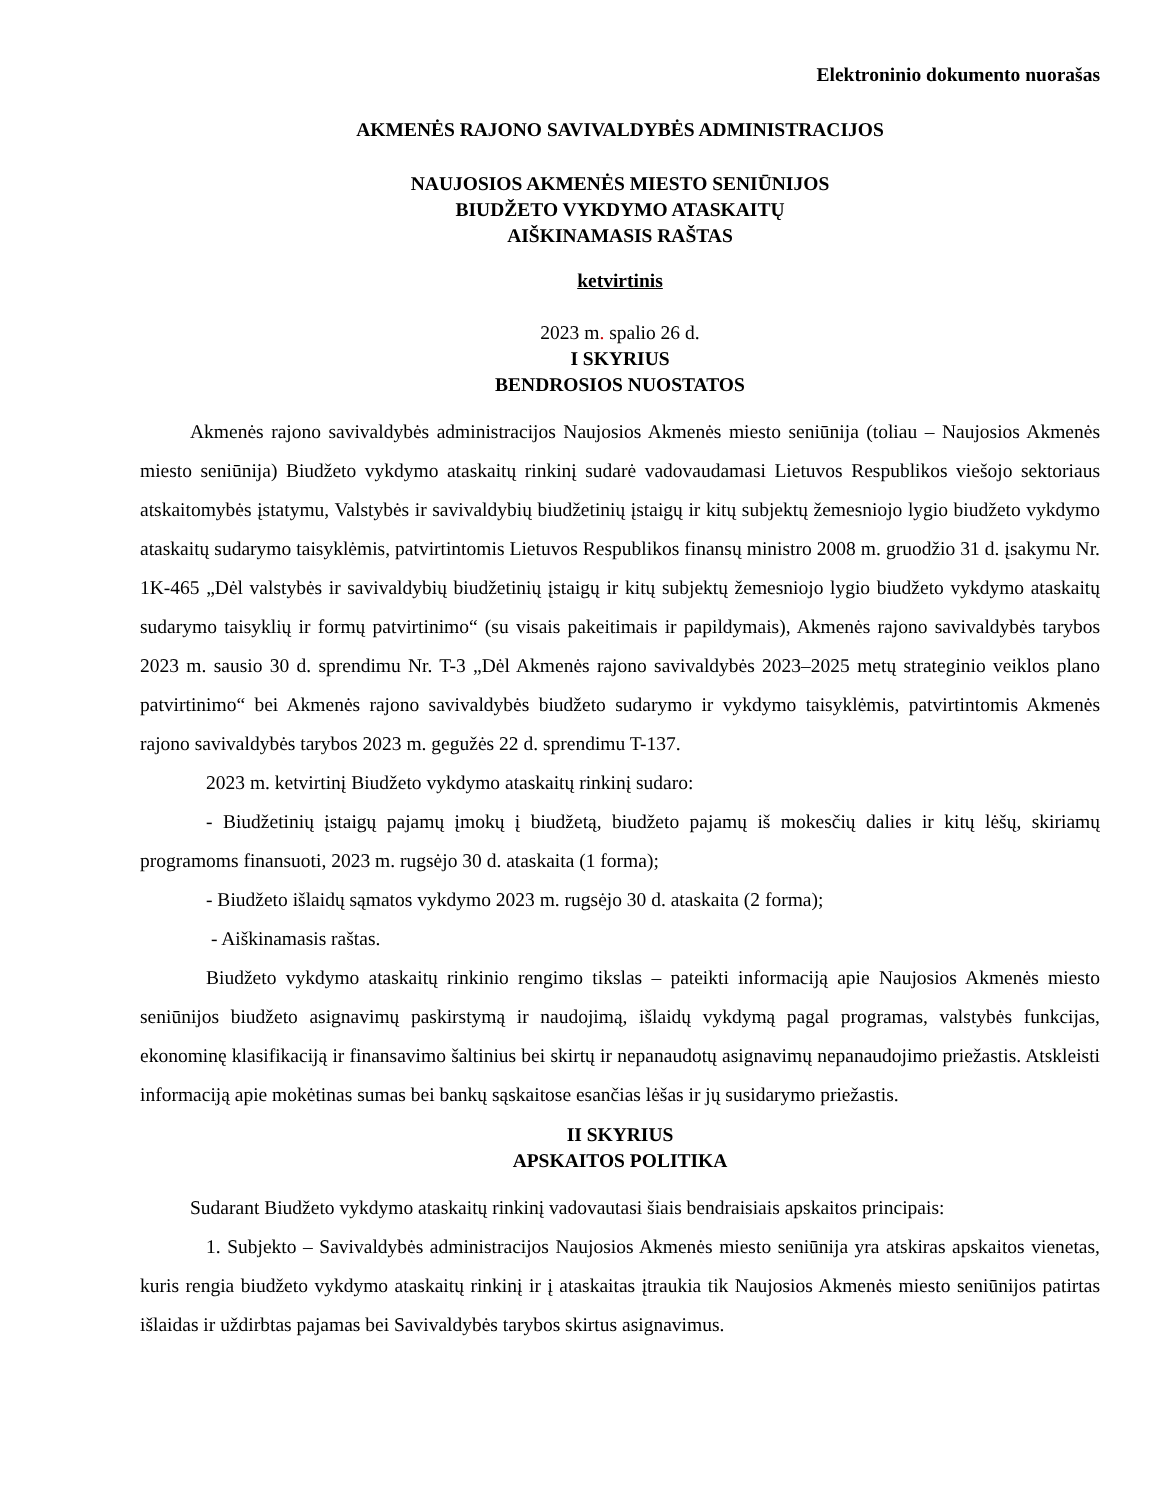Elektroninio dokumento nuorašas
AKMENĖS RAJONO SAVIVALDYBĖS ADMINISTRACIJOS
NAUJOSIOS AKMENĖS MIESTO SENIŪNIJOS
BIUDŽETO VYKDYMO ATASKAITŲ
AIŠKINAMASIS RAŠTAS
ketvirtinis
2023 m. spalio 26 d.
I SKYRIUS
BENDROSIOS NUOSTATOS
Akmenės rajono savivaldybės administracijos Naujosios Akmenės miesto seniūnija (toliau – Naujosios Akmenės miesto seniūnija) Biudžeto vykdymo ataskaitų rinkinį sudarė vadovaudamasi Lietuvos Respublikos viešojo sektoriaus atskaitomybės įstatymu, Valstybės ir savivaldybių biudžetinių įstaigų ir kitų subjektų žemesniojo lygio biudžeto vykdymo ataskaitų sudarymo taisyklėmis, patvirtintomis Lietuvos Respublikos finansų ministro 2008 m. gruodžio 31 d. įsakymu Nr. 1K-465 „Dėl valstybės ir savivaldybių biudžetinių įstaigų ir kitų subjektų žemesniojo lygio biudžeto vykdymo ataskaitų sudarymo taisyklių ir formų patvirtinimo“ (su visais pakeitimais ir papildymais), Akmenės rajono savivaldybės tarybos 2023 m. sausio 30 d. sprendimu Nr. T-3 „Dėl Akmenės rajono savivaldybės 2023–2025 metų strateginio veiklos plano patvirtinimo“ bei Akmenės rajono savivaldybės biudžeto sudarymo ir vykdymo taisyklėmis, patvirtintomis Akmenės rajono savivaldybės tarybos 2023 m. gegužės 22 d. sprendimu T-137.
2023 m. ketvirtinį Biudžeto vykdymo ataskaitų rinkinį sudaro:
- Biudžetinių įstaigų pajamų įmokų į biudžetą, biudžeto pajamų iš mokesčių dalies ir kitų lėšų, skiriamų programoms finansuoti, 2023 m. rugsėjo 30 d. ataskaita (1 forma);
- Biudžeto išlaidų sąmatos vykdymo 2023 m. rugsėjo 30 d. ataskaita (2 forma);
- Aiškinamasis raštas.
Biudžeto vykdymo ataskaitų rinkinio rengimo tikslas – pateikti informaciją apie Naujosios Akmenės miesto seniūnijos biudžeto asignavimų paskirstymą ir naudojimą, išlaidų vykdymą pagal programas, valstybės funkcijas, ekonominę klasifikaciją ir finansavimo šaltinius bei skirtų ir nepanaudotų asignavimų nepanaudojimo priežastis. Atskleisti informaciją apie mokėtinas sumas bei bankų sąskaitose esančias lėšas ir jų susidarymo priežastis.
II SKYRIUS
APSKAITOS POLITIKA
Sudarant Biudžeto vykdymo ataskaitų rinkinį vadovautasi šiais bendraisiais apskaitos principais:
1. Subjekto – Savivaldybės administracijos Naujosios Akmenės miesto seniūnija yra atskiras apskaitos vienetas, kuris rengia biudžeto vykdymo ataskaitų rinkinį ir į ataskaitas įtraukia tik Naujosios Akmenės miesto seniūnijos patirtas išlaidas ir uždirbtas pajamas bei Savivaldybės tarybos skirtus asignavimus.